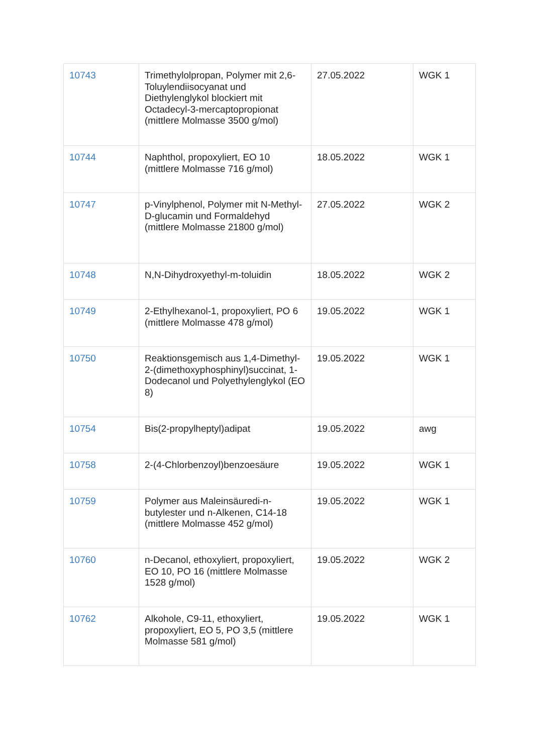| 10743 | Trimethylolpropan, Polymer mit 2,6-Toluylendiisocyanat und Diethylenglykol blockiert mit Octadecyl-3-mercaptopropionat (mittlere Molmasse 3500 g/mol) | 27.05.2022 | WGK 1 |
| 10744 | Naphthol, propoxyliert, EO 10 (mittlere Molmasse 716 g/mol) | 18.05.2022 | WGK 1 |
| 10747 | p-Vinylphenol, Polymer mit N-Methyl-D-glucamin und Formaldehyd (mittlere Molmasse 21800 g/mol) | 27.05.2022 | WGK 2 |
| 10748 | N,N-Dihydroxyethyl-m-toluidin | 18.05.2022 | WGK 2 |
| 10749 | 2-Ethylhexanol-1, propoxyliert, PO 6 (mittlere Molmasse 478 g/mol) | 19.05.2022 | WGK 1 |
| 10750 | Reaktionsgemisch aus 1,4-Dimethyl-2-(dimethoxyphosphinyl)succinat, 1-Dodecanol und Polyethylenglykol (EO 8) | 19.05.2022 | WGK 1 |
| 10754 | Bis(2-propylheptyl)adipat | 19.05.2022 | awg |
| 10758 | 2-(4-Chlorbenzoyl)benzoesäure | 19.05.2022 | WGK 1 |
| 10759 | Polymer aus Maleinsäuredi-n-butylester und n-Alkenen, C14-18 (mittlere Molmasse 452 g/mol) | 19.05.2022 | WGK 1 |
| 10760 | n-Decanol, ethoxyliert, propoxyliert, EO 10, PO 16 (mittlere Molmasse 1528 g/mol) | 19.05.2022 | WGK 2 |
| 10762 | Alkohole, C9-11, ethoxyliert, propoxyliert, EO 5, PO 3,5 (mittlere Molmasse 581 g/mol) | 19.05.2022 | WGK 1 |